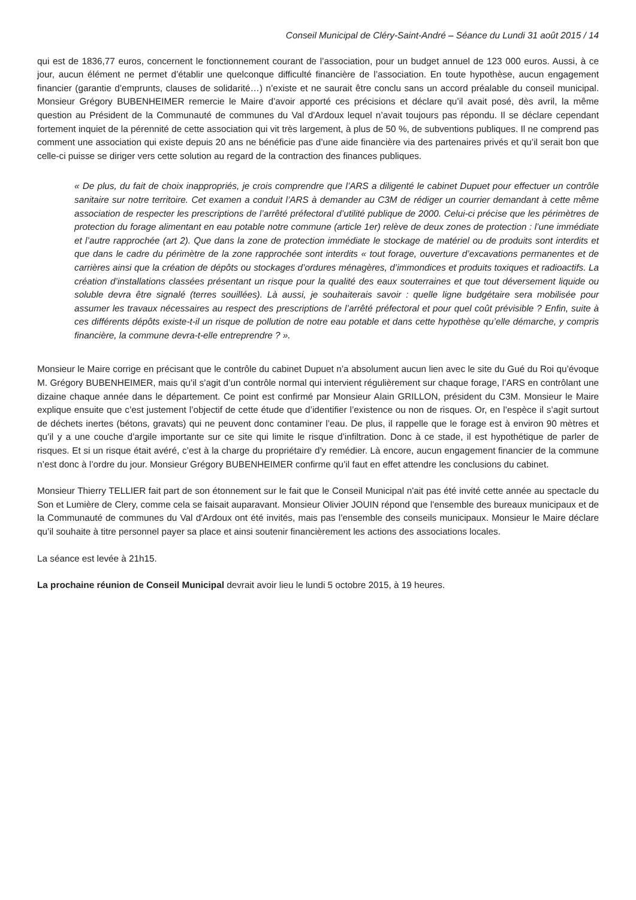Conseil Municipal de Cléry-Saint-André – Séance du Lundi 31 août 2015 / 14
qui est de 1836,77 euros, concernent le fonctionnement courant de l’association, pour un budget annuel de 123 000 euros. Aussi, à ce jour, aucun élément ne permet d’établir une quelconque difficulté financière de l’association. En toute hypothèse, aucun engagement financier (garantie d’emprunts, clauses de solidarité…) n’existe et ne saurait être conclu sans un accord préalable du conseil municipal. Monsieur Grégory BUBENHEIMER remercie le Maire d’avoir apporté ces précisions et déclare qu’il avait posé, dès avril, la même question au Président de la Communauté de communes du Val d'Ardoux lequel n’avait toujours pas répondu. Il se déclare cependant fortement inquiet de la pérennité de cette association qui vit très largement, à plus de 50 %, de subventions publiques. Il ne comprend pas comment une association qui existe depuis 20 ans ne bénéficie pas d’une aide financière via des partenaires privés et qu’il serait bon que celle-ci puisse se diriger vers cette solution au regard de la contraction des finances publiques.
« De plus, du fait de choix inappropriés, je crois comprendre que l’ARS a diligenté le cabinet Dupuet pour effectuer un contrôle sanitaire sur notre territoire. Cet examen a conduit l’ARS à demander au C3M de rédiger un courrier demandant à cette même association de respecter les prescriptions de l’arrêté préfectoral d’utilité publique de 2000. Celui-ci précise que les périmètres de protection du forage alimentant en eau potable notre commune (article 1er) relève de deux zones de protection : l’une immédiate et l’autre rapprochée (art 2). Que dans la zone de protection immédiate le stockage de matériel ou de produits sont interdits et que dans le cadre du périmètre de la zone rapprochée sont interdits « tout forage, ouverture d’excavations permanentes et de carrières ainsi que la création de dépôts ou stockages d’ordures ménagères, d’immondices et produits toxiques et radioactifs. La création d’installations classées présentant un risque pour la qualité des eaux souterraines et que tout déversement liquide ou soluble devra être signalé (terres souillées). Là aussi, je souhaiterais savoir : quelle ligne budgétaire sera mobilisée pour assumer les travaux nécessaires au respect des prescriptions de l’arrêté préfectoral et pour quel coût prévisible ? Enfin, suite à ces différents dépôts existe-t-il un risque de pollution de notre eau potable et dans cette hypothèse qu’elle démarche, y compris financière, la commune devra-t-elle entreprendre ? ».
Monsieur le Maire corrige en précisant que le contrôle du cabinet Dupuet n’a absolument aucun lien avec le site du Gué du Roi qu’évoque M. Grégory BUBENHEIMER, mais qu’il s’agit d’un contrôle normal qui intervient régulièrement sur chaque forage, l’ARS en contrôlant une dizaine chaque année dans le département. Ce point est confirmé par Monsieur Alain GRILLON, président du C3M. Monsieur le Maire explique ensuite que c’est justement l’objectif de cette étude que d’identifier l’existence ou non de risques. Or, en l’espèce il s’agit surtout de déchets inertes (bétons, gravats) qui ne peuvent donc contaminer l’eau. De plus, il rappelle que le forage est à environ 90 mètres et qu’il y a une couche d’argile importante sur ce site qui limite le risque d’infiltration. Donc à ce stade, il est hypothétique de parler de risques. Et si un risque était avéré, c’est à la charge du propriétaire d’y remédier. Là encore, aucun engagement financier de la commune n’est donc à l’ordre du jour. Monsieur Grégory BUBENHEIMER confirme qu’il faut en effet attendre les conclusions du cabinet.
Monsieur Thierry TELLIER fait part de son étonnement sur le fait que le Conseil Municipal n'ait pas été invité cette année au spectacle du Son et Lumière de Clery, comme cela se faisait auparavant. Monsieur Olivier JOUIN répond que l'ensemble des bureaux municipaux et de la Communauté de communes du Val d'Ardoux ont été invités, mais pas l’ensemble des conseils municipaux. Monsieur le Maire déclare qu’il souhaite à titre personnel payer sa place et ainsi soutenir financièrement les actions des associations locales.
La séance est levée à 21h15.
La prochaine réunion de Conseil Municipal devrait avoir lieu le lundi 5 octobre 2015, à 19 heures.